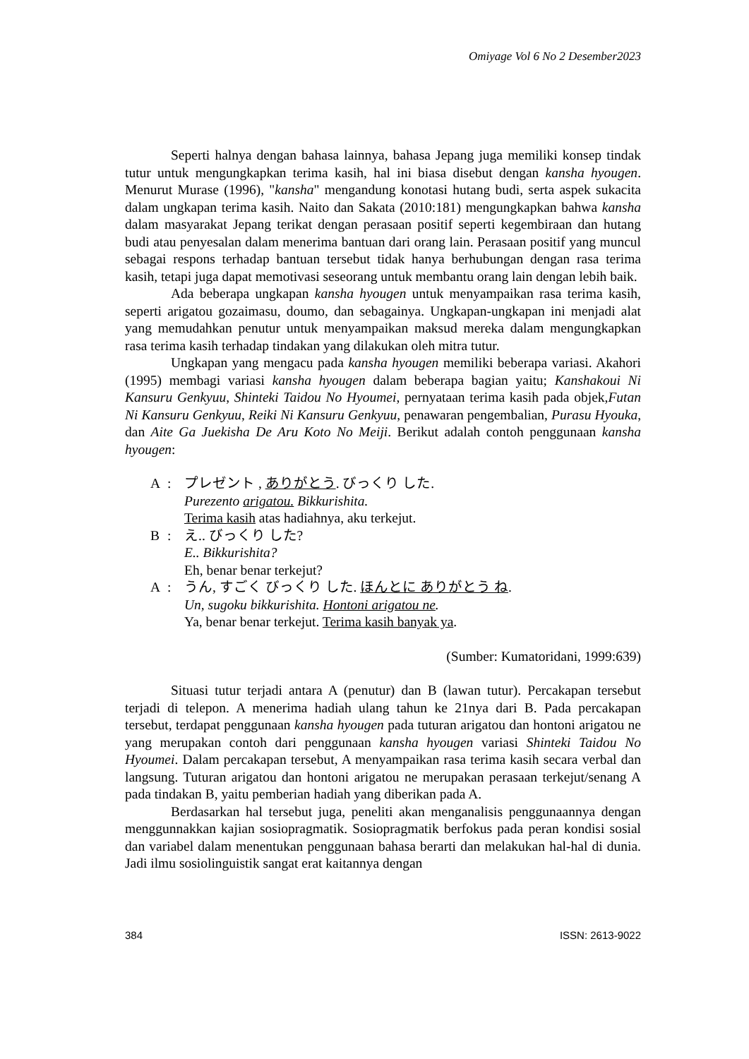Omiyage Vol 6 No 2 Desember2023
Seperti halnya dengan bahasa lainnya, bahasa Jepang juga memiliki konsep tindak tutur untuk mengungkapkan terima kasih, hal ini biasa disebut dengan kansha hyougen. Menurut Murase (1996), "kansha" mengandung konotasi hutang budi, serta aspek sukacita dalam ungkapan terima kasih. Naito dan Sakata (2010:181) mengungkapkan bahwa kansha dalam masyarakat Jepang terikat dengan perasaan positif seperti kegembiraan dan hutang budi atau penyesalan dalam menerima bantuan dari orang lain. Perasaan positif yang muncul sebagai respons terhadap bantuan tersebut tidak hanya berhubungan dengan rasa terima kasih, tetapi juga dapat memotivasi seseorang untuk membantu orang lain dengan lebih baik.
Ada beberapa ungkapan kansha hyougen untuk menyampaikan rasa terima kasih, seperti arigatou gozaimasu, doumo, dan sebagainya. Ungkapan-ungkapan ini menjadi alat yang memudahkan penutur untuk menyampaikan maksud mereka dalam mengungkapkan rasa terima kasih terhadap tindakan yang dilakukan oleh mitra tutur.
Ungkapan yang mengacu pada kansha hyougen memiliki beberapa variasi. Akahori (1995) membagi variasi kansha hyougen dalam beberapa bagian yaitu; Kanshakoui Ni Kansuru Genkyuu, Shinteki Taidou No Hyoumei, pernyataan terima kasih pada objek,Futan Ni Kansuru Genkyuu, Reiki Ni Kansuru Genkyuu, penawaran pengembalian, Purasu Hyouka, dan Aite Ga Juekisha De Aru Koto No Meiji. Berikut adalah contoh penggunaan kansha hyougen:
A: プレゼント , ありがとう. びっくり した.
Purezento arigatou. Bikkurishita.
Terima kasih atas hadiahnya, aku terkejut.
B: え.. びっくり した?
E.. Bikkurishita?
Eh, benar benar terkejut?
A: うん, すごく びっくり した. ほんとに ありがとう ね.
Un, sugoku bikkurishita. Hontoni arigatou ne.
Ya, benar benar terkejut. Terima kasih banyak ya.
(Sumber: Kumatoridani, 1999:639)
Situasi tutur terjadi antara A (penutur) dan B (lawan tutur). Percakapan tersebut terjadi di telepon. A menerima hadiah ulang tahun ke 21nya dari B. Pada percakapan tersebut, terdapat penggunaan kansha hyougen pada tuturan arigatou dan hontoni arigatou ne yang merupakan contoh dari penggunaan kansha hyougen variasi Shinteki Taidou No Hyoumei. Dalam percakapan tersebut, A menyampaikan rasa terima kasih secara verbal dan langsung. Tuturan arigatou dan hontoni arigatou ne merupakan perasaan terkejut/senang A pada tindakan B, yaitu pemberian hadiah yang diberikan pada A.
Berdasarkan hal tersebut juga, peneliti akan menganalisis penggunaannya dengan menggunnakkan kajian sosiopragmatik. Sosiopragmatik berfokus pada peran kondisi sosial dan variabel dalam menentukan penggunaan bahasa berarti dan melakukan hal-hal di dunia. Jadi ilmu sosiolinguistik sangat erat kaitannya dengan
384 ISSN: 2613-9022